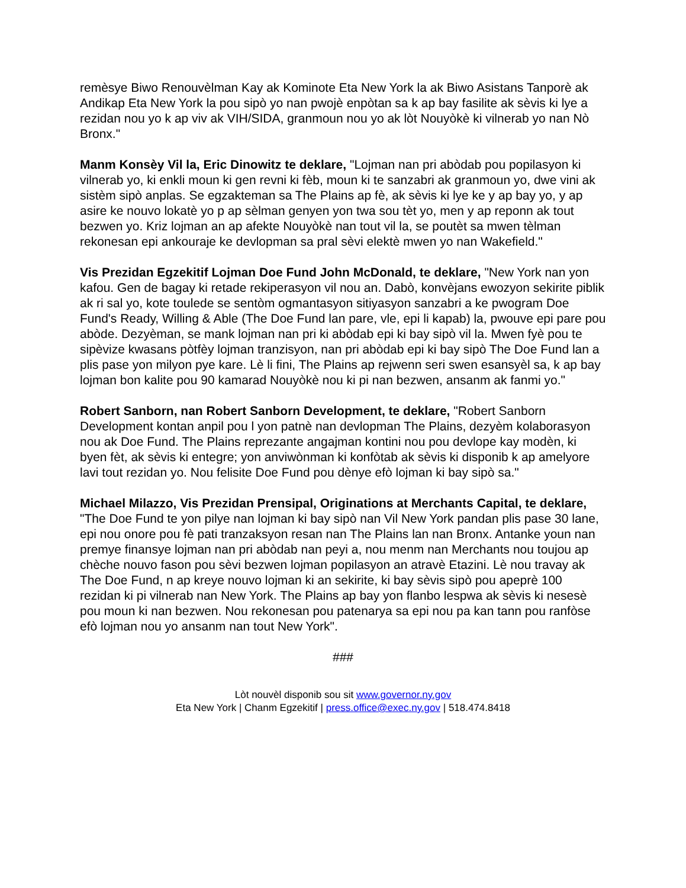remèsye Biwo Renouvèlman Kay ak Kominote Eta New York la ak Biwo Asistans Tanporè ak Andikap Eta New York la pou sipò yo nan pwojè enpòtan sa k ap bay fasilite ak sèvis ki lye a rezidan nou yo k ap viv ak VIH/SIDA, granmoun nou yo ak lòt Nouyòkè ki vilnerab yo nan Nò Bronx."
Manm Konsèy Vil la, Eric Dinowitz te deklare, "Lojman nan pri abòdab pou popilasyon ki vilnerab yo, ki enkli moun ki gen revni ki fèb, moun ki te sanzabri ak granmoun yo, dwe vini ak sistèm sipò anplas. Se egzakteman sa The Plains ap fè, ak sèvis ki lye ke y ap bay yo, y ap asire ke nouvo lokatè yo p ap sèlman genyen yon twa sou tèt yo, men y ap reponn ak tout bezwen yo. Kriz lojman an ap afekte Nouyòkè nan tout vil la, se poutèt sa mwen tèlman rekonesan epi ankouraje ke devlopman sa pral sèvi elektè mwen yo nan Wakefield."
Vis Prezidan Egzekitif Lojman Doe Fund John McDonald, te deklare, "New York nan yon kafou. Gen de bagay ki retade rekiperasyon vil nou an. Dabò, konvèjans ewozyon sekirite piblik ak ri sal yo, kote toulede se sentòm ogmantasyon sitiyasyon sanzabri a ke pwogram Doe Fund's Ready, Willing & Able (The Doe Fund lan pare, vle, epi li kapab) la, pwouve epi pare pou abòde. Dezyèman, se mank lojman nan pri ki abòdab epi ki bay sipò vil la. Mwen fyè pou te sipèvize kwasans pòtfèy lojman tranzisyon, nan pri abòdab epi ki bay sipò The Doe Fund lan a plis pase yon milyon pye kare. Lè li fini, The Plains ap rejwenn seri swen esansyèl sa, k ap bay lojman bon kalite pou 90 kamarad Nouyòkè nou ki pi nan bezwen, ansanm ak fanmi yo."
Robert Sanborn, nan Robert Sanborn Development, te deklare, "Robert Sanborn Development kontan anpil pou l yon patnè nan devlopman The Plains, dezyèm kolaborasyon nou ak Doe Fund. The Plains reprezante angajman kontini nou pou devlope kay modèn, ki byen fèt, ak sèvis ki entegre; yon anviwònman ki konfòtab ak sèvis ki disponib k ap amelyore lavi tout rezidan yo. Nou felisite Doe Fund pou dènye efò lojman ki bay sipò sa."
Michael Milazzo, Vis Prezidan Prensipal, Originations at Merchants Capital, te deklare, "The Doe Fund te yon pilye nan lojman ki bay sipò nan Vil New York pandan plis pase 30 lane, epi nou onore pou fè pati tranzaksyon resan nan The Plains lan nan Bronx. Antanke youn nan premye finansye lojman nan pri abòdab nan peyi a, nou menm nan Merchants nou toujou ap chèche nouvo fason pou sèvi bezwen lojman popilasyon an atravè Etazini. Lè nou travay ak The Doe Fund, n ap kreye nouvo lojman ki an sekirite, ki bay sèvis sipò pou apeprè 100 rezidan ki pi vilnerab nan New York. The Plains ap bay yon flanbo lespwa ak sèvis ki nesesè pou moun ki nan bezwen. Nou rekonesan pou patenarya sa epi nou pa kan tann pou ranfòse efò lojman nou yo ansanm nan tout New York".
###
Lòt nouvèl disponib sou sit www.governor.ny.gov
Eta New York | Chanm Egzekitif | press.office@exec.ny.gov | 518.474.8418